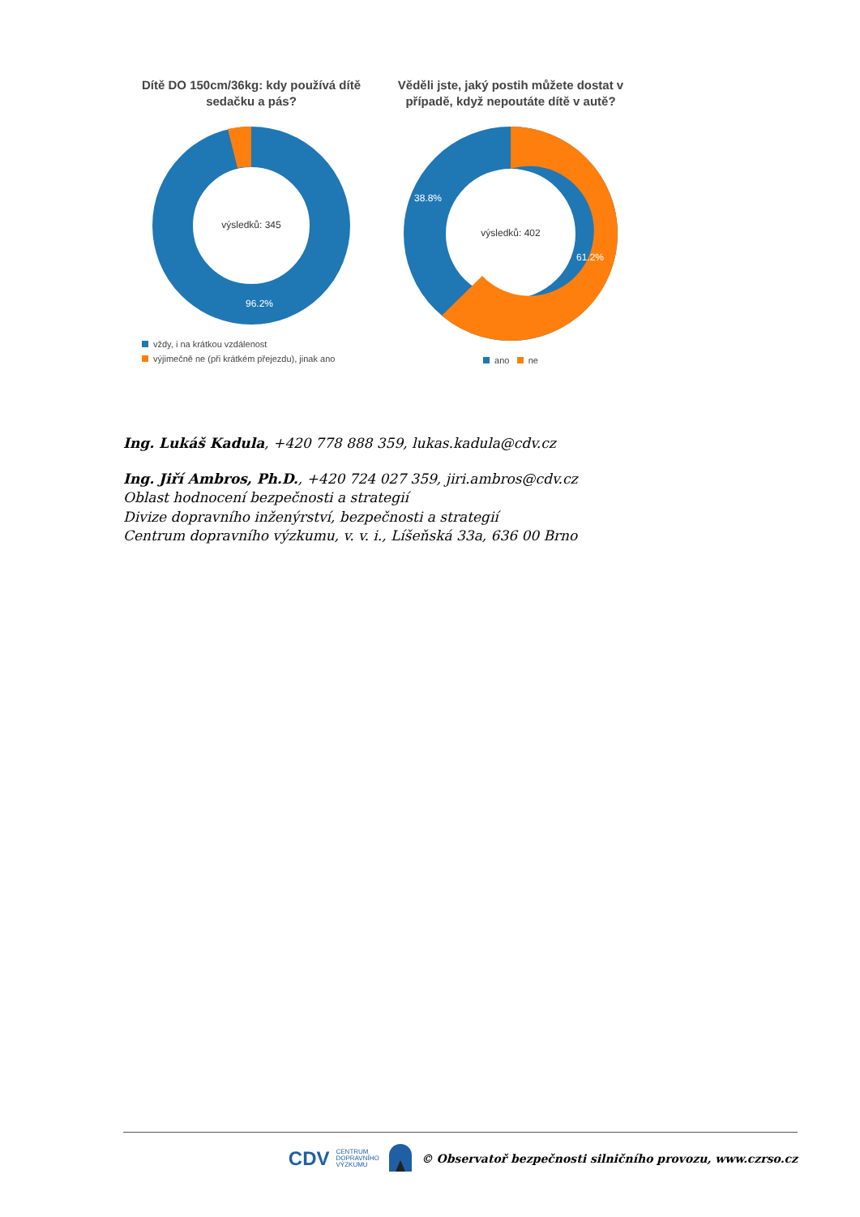Dítě DO 150cm/36kg: kdy používá dítě sedačku a pás?
výsledků: 345
96.2%
vždy, i na krátkou vzdálenost
výjimečně ne (při krátkém přejezdu), jinak ano
Věděli jste, jaký postih můžete dostat v případě, když nepoutáte dítě v autě?
výsledků: 402
38.8%
61.2%
ano ne
Ing. Lukáš Kadula, +420 778 888 359, lukas.kadula@cdv.cz
Ing. Jiří Ambros, Ph.D., +420 724 027 359, jiri.ambros@cdv.cz
Oblast hodnocení bezpečnosti a strategií
Divize dopravního inženýrství, bezpečnosti a strategií
Centrum dopravního výzkumu, v. v. i., Líšeňská 33a, 636 00 Brno
CDV CENTRUM
DOPRAVNÍHO
VÝZKUMU © Observatoř bezpečnosti silničního provozu, www.czrso.cz